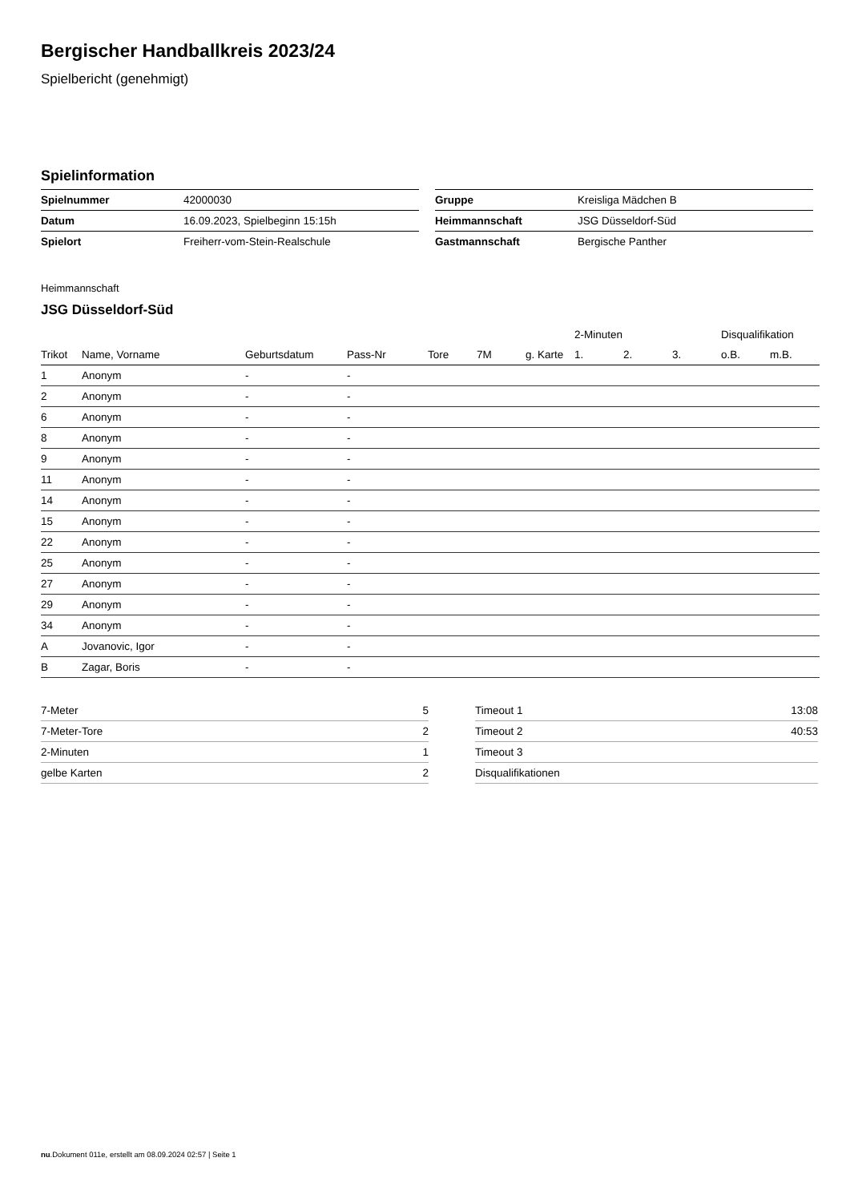Bergischer Handballkreis 2023/24
Spielbericht (genehmigt)
Spielinformation
| Spielnummer | 42000030 |
| Datum | 16.09.2023, Spielbeginn 15:15h |
| Spielort | Freiherr-vom-Stein-Realschule |
| Gruppe | Kreisliga Mädchen B |
| Heimmannschaft | JSG Düsseldorf-Süd |
| Gastmannschaft | Bergische Panther |
Heimmannschaft
JSG Düsseldorf-Süd
| | | | | | | | 2-Minuten | | | Disqualifikation | |
| --- | --- | --- | --- | --- | --- | --- | --- | --- | --- | --- | --- |
| Trikot | Name, Vorname | Geburtsdatum | Pass-Nr | Tore | 7M | g. Karte | 1. | 2. | 3. | o.B. | m.B. |
| 1 | Anonym | - | - | | | | | | | | |
| 2 | Anonym | - | - | | | | | | | | |
| 6 | Anonym | - | - | | | | | | | | |
| 8 | Anonym | - | - | | | | | | | | |
| 9 | Anonym | - | - | | | | | | | | |
| 11 | Anonym | - | - | | | | | | | | |
| 14 | Anonym | - | - | | | | | | | | |
| 15 | Anonym | - | - | | | | | | | | |
| 22 | Anonym | - | - | | | | | | | | |
| 25 | Anonym | - | - | | | | | | | | |
| 27 | Anonym | - | - | | | | | | | | |
| 29 | Anonym | - | - | | | | | | | | |
| 34 | Anonym | - | - | | | | | | | | |
| A | Jovanovic, Igor | - | - | | | | | | | | |
| B | Zagar, Boris | - | - | | | | | | | | |
| 7-Meter | 5 |
| 7-Meter-Tore | 2 |
| 2-Minuten | 1 |
| gelbe Karten | 2 |
| Timeout 1 | 13:08 |
| Timeout 2 | 40:53 |
| Timeout 3 | |
| Disqualifikationen | |
nu.Dokument 011e, erstellt am 08.09.2024 02:57 | Seite 1